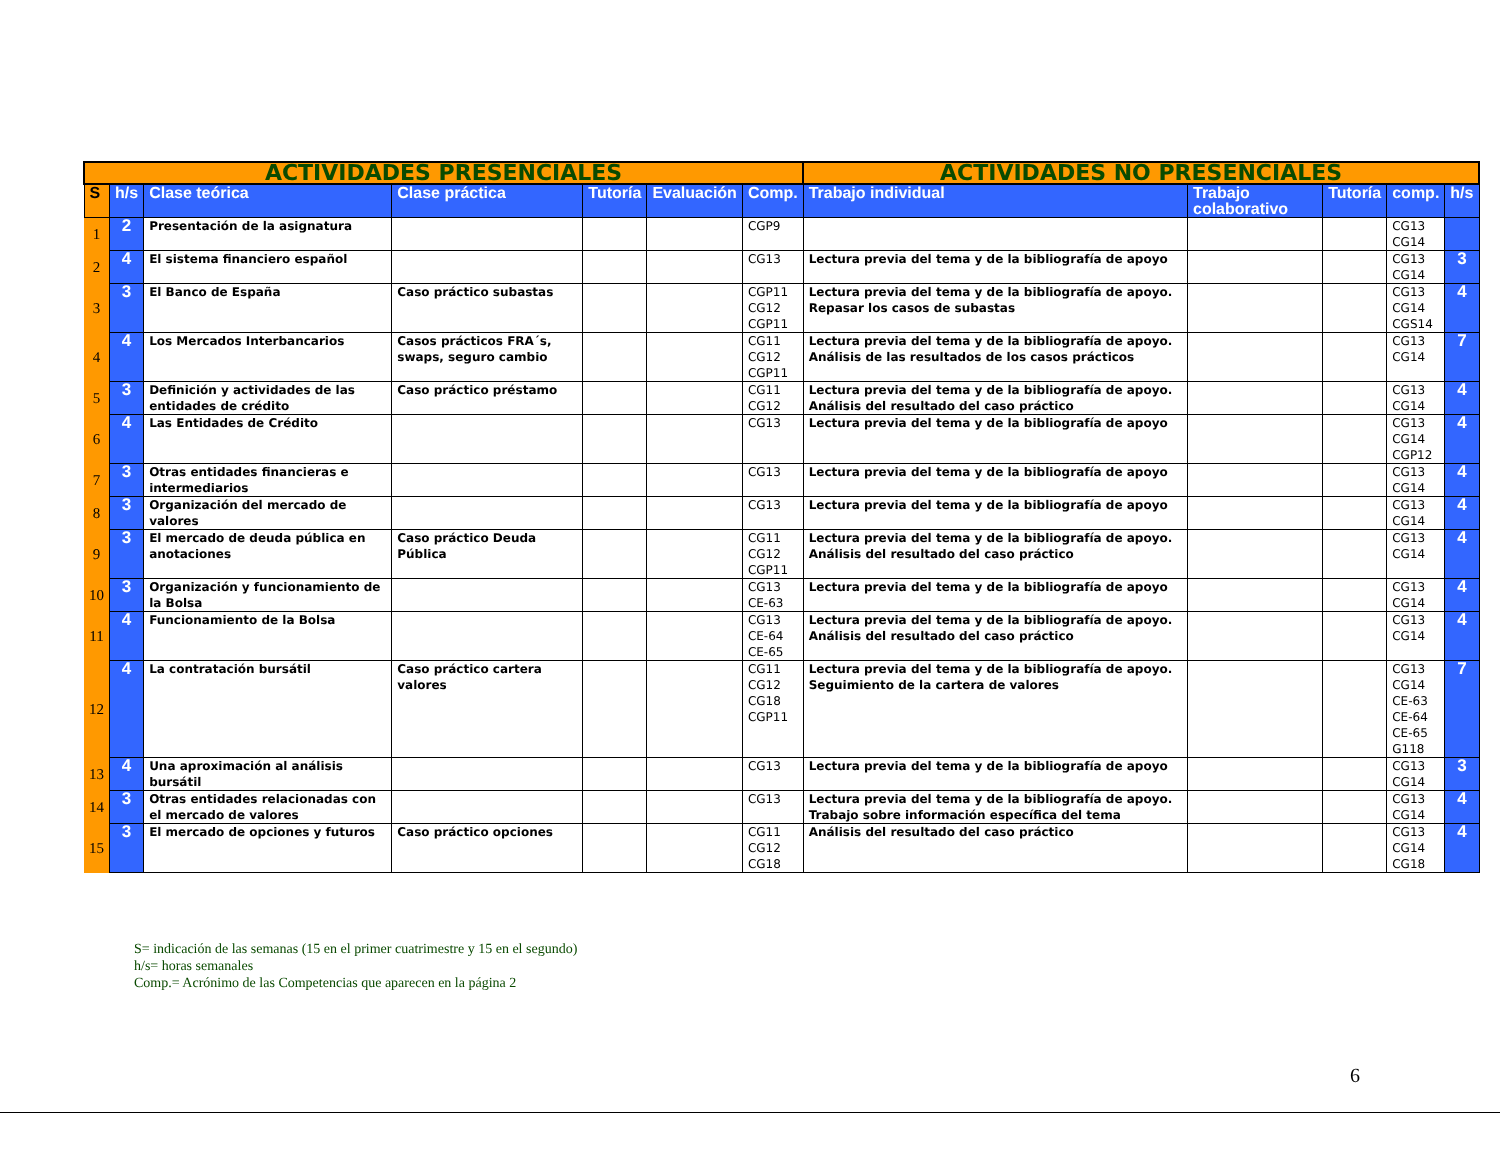| ACTIVIDADES PRESENCIALES | | | | | | | ACTIVIDADES NO PRESENCIALES | | | | |
| --- | --- | --- | --- | --- | --- | --- | --- | --- | --- | --- | --- |
| S | h/s | Clase teórica | Clase práctica | Tutoría | Evaluación | Comp. | Trabajo individual | Trabajo colaborativo | Tutoría | comp. | h/s |
| 1 | 2 | Presentación de la asignatura | | | | CGP9 | | | | CG13 CG14 | |
| 2 | 4 | El sistema financiero español | | | | CG13 | Lectura previa del tema y de la bibliografía de apoyo | | | CG13 CG14 | 3 |
| 3 | 3 | El Banco de España | Caso práctico subastas | | | CGP11 CG12 CGP11 | Lectura previa del tema y de la bibliografía de apoyo. Repasar los casos de subastas | | | CG13 CG14 CGS14 | 4 |
| 4 | 4 | Los Mercados Interbancarios | Casos prácticos FRA´s, swaps, seguro cambio | | | CG11 CG12 CGP11 | Lectura previa del tema y de la bibliografía de apoyo. Análisis de las resultados de los casos prácticos | | | CG13 CG14 | 7 |
| 5 | 3 | Definición y actividades de las entidades de crédito | Caso práctico préstamo | | | CG11 CG12 | Lectura previa del tema y de la bibliografía de apoyo. Análisis del resultado del caso práctico | | | CG13 CG14 | 4 |
| 6 | 4 | Las Entidades de Crédito | | | | CG13 | Lectura previa del tema y de la bibliografía de apoyo | | | CG13 CG14 CGP12 | 4 |
| 7 | 3 | Otras entidades financieras e intermediarios | | | | CG13 | Lectura previa del tema y de la bibliografía de apoyo | | | CG13 CG14 | 4 |
| 8 | 3 | Organización del mercado de valores | | | | CG13 | Lectura previa del tema y de la bibliografía de apoyo | | | CG13 CG14 | 4 |
| 9 | 3 | El mercado de deuda pública en anotaciones | Caso práctico Deuda Pública | | | CG11 CG12 CGP11 | Lectura previa del tema y de la bibliografía de apoyo. Análisis del resultado del caso práctico | | | CG13 CG14 | 4 |
| 10 | 3 | Organización y funcionamiento de la Bolsa | | | | CG13 CE-63 | Lectura previa del tema y de la bibliografía de apoyo | | | CG13 CG14 | 4 |
| 11 | 4 | Funcionamiento de la Bolsa | | | | CG13 CE-64 CE-65 | Lectura previa del tema y de la bibliografía de apoyo. Análisis del resultado del caso práctico | | | CG13 CG14 | 4 |
| 12 | 4 | La contratación bursátil | Caso práctico cartera valores | | | CG11 CG12 CG18 CGP11 | Lectura previa del tema y de la bibliografía de apoyo. Seguimiento de la cartera de valores | | | CG13 CG14 CE-63 CE-64 CE-65 G118 | 7 |
| 13 | 4 | Una aproximación al análisis bursátil | | | | CG13 | Lectura previa del tema y de la bibliografía de apoyo | | | CG13 CG14 | 3 |
| 14 | 3 | Otras entidades relacionadas con el mercado de valores | | | | CG13 | Lectura previa del tema y de la bibliografía de apoyo. Trabajo sobre información específica del tema | | | CG13 CG14 | 4 |
| 15 | 3 | El mercado de opciones y futuros | Caso práctico opciones | | | CG11 CG12 CG18 | Análisis del resultado del caso práctico | | | CG13 CG14 CG18 | 4 |
S= indicación de las semanas (15 en el primer cuatrimestre y 15 en el segundo)
h/s= horas semanales
Comp.= Acrónimo de las Competencias que aparecen en la página 2
6